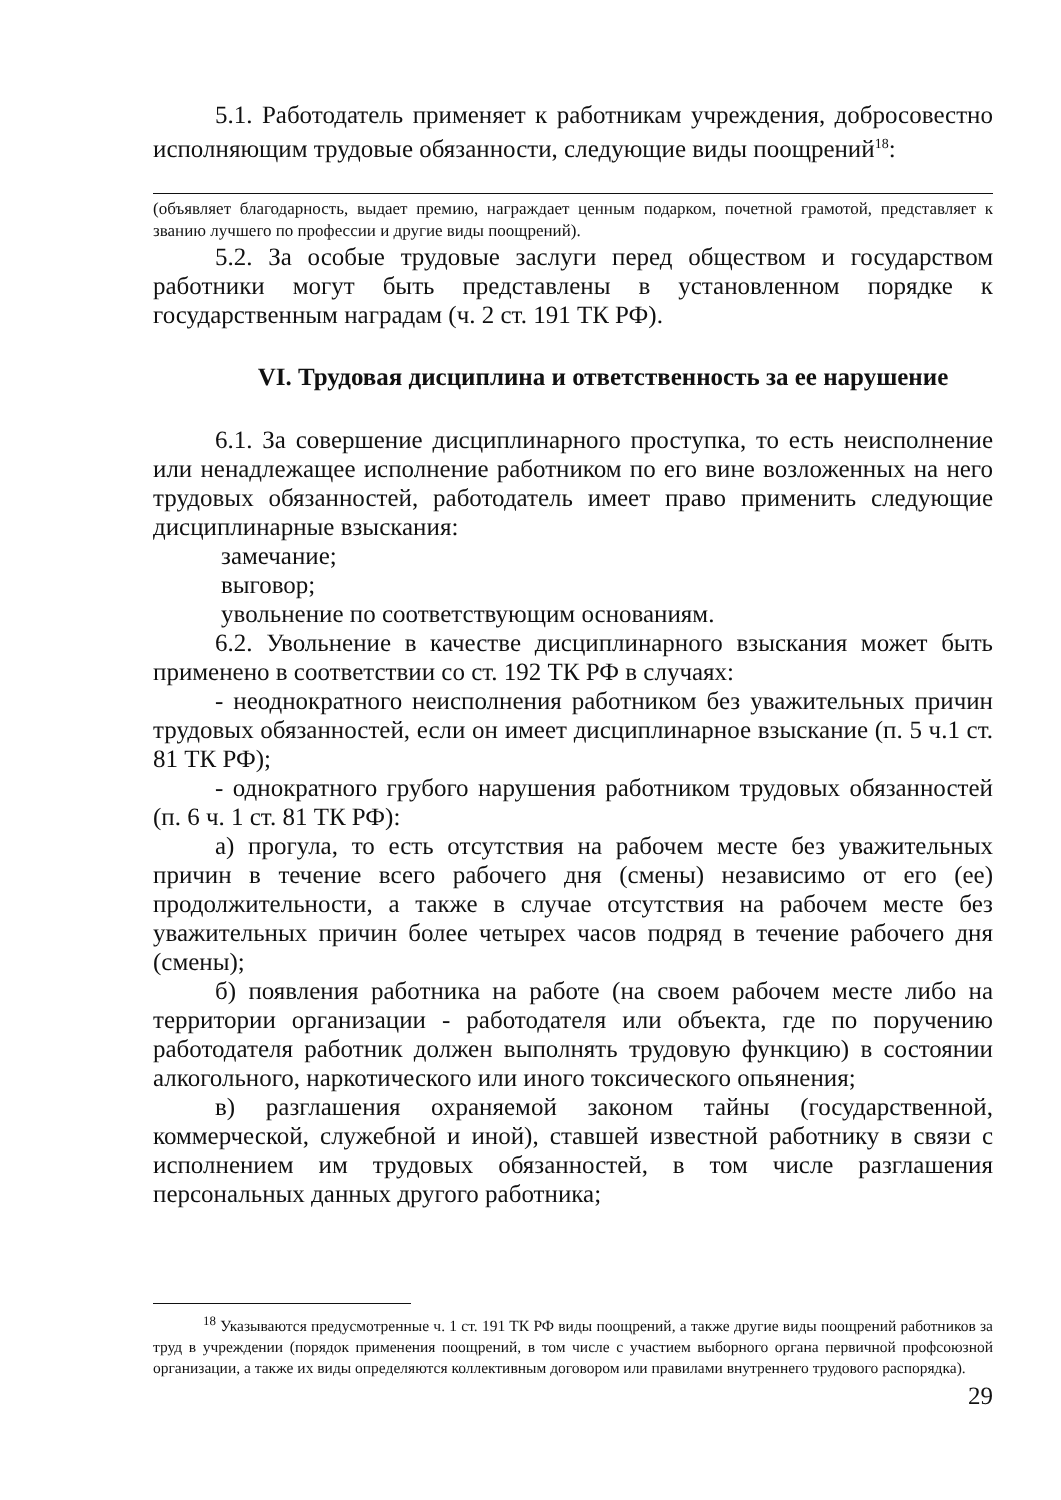5.1. Работодатель применяет к работникам учреждения, добросовестно исполняющим трудовые обязанности, следующие виды поощрений<sup>18</sup>:
(объявляет благодарность, выдает премию, награждает ценным подарком, почетной грамотой, представляет к званию лучшего по профессии и другие виды поощрений).
5.2. За особые трудовые заслуги перед обществом и государством работники могут быть представлены в установленном порядке к государственным наградам (ч. 2 ст. 191 ТК РФ).
VI. Трудовая дисциплина и ответственность за ее нарушение
6.1. За совершение дисциплинарного проступка, то есть неисполнение или ненадлежащее исполнение работником по его вине возложенных на него трудовых обязанностей, работодатель имеет право применить следующие дисциплинарные взыскания:
замечание;
выговор;
увольнение по соответствующим основаниям.
6.2. Увольнение в качестве дисциплинарного взыскания может быть применено в соответствии со ст. 192 ТК РФ в случаях:
- неоднократного неисполнения работником без уважительных причин трудовых обязанностей, если он имеет дисциплинарное взыскание (п. 5 ч.1 ст. 81 ТК РФ);
- однократного грубого нарушения работником трудовых обязанностей (п. 6 ч. 1 ст. 81 ТК РФ):
а) прогула, то есть отсутствия на рабочем месте без уважительных причин в течение всего рабочего дня (смены) независимо от его (ее) продолжительности, а также в случае отсутствия на рабочем месте без уважительных причин более четырех часов подряд в течение рабочего дня (смены);
б) появления работника на работе (на своем рабочем месте либо на территории организации - работодателя или объекта, где по поручению работодателя работник должен выполнять трудовую функцию) в состоянии алкогольного, наркотического или иного токсического опьянения;
в) разглашения охраняемой законом тайны (государственной, коммерческой, служебной и иной), ставшей известной работнику в связи с исполнением им трудовых обязанностей, в том числе разглашения персональных данных другого работника;
<sup>18</sup> Указываются предусмотренные ч. 1 ст. 191 ТК РФ виды поощрений, а также другие виды поощрений работников за труд в учреждении (порядок применения поощрений, в том числе с участием выборного органа первичной профсоюзной организации, а также их виды определяются коллективным договором или правилами внутреннего трудового распорядка).
29